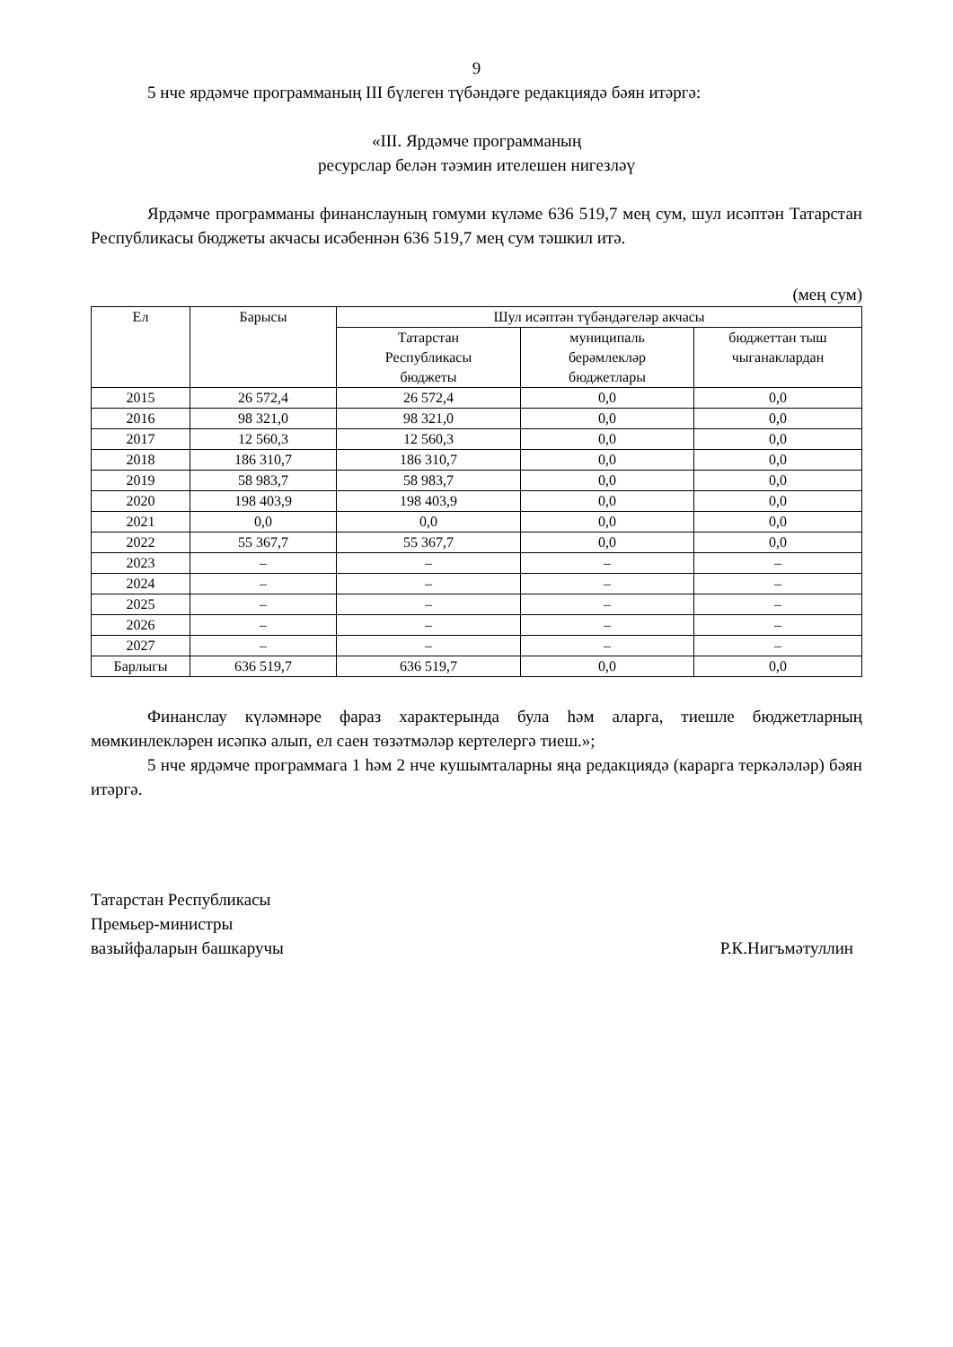9
5 нче ярдәмче программаның III бүлеген түбәндәге редакциядә бәян итәргә:
«III. Ярдәмче программаның
ресурслар белән тәэмин ителешен нигезләү
Ярдәмче программаны финанслауның гомуми күләме 636 519,7 мең сум, шул исәптән Татарстан Республикасы бюджеты акчасы исәбеннән 636 519,7 мең сум тәшкил итә.
(мең сум)
| Ел | Барысы | Шул исәптән түбәндәгеләр акчасы | | |
| --- | --- | --- | --- | --- |
| | | Татарстан Республикасы бюджеты | муниципаль берәмлекләр бюджетлары | бюджеттан тыш чыганаклардан |
| 2015 | 26 572,4 | 26 572,4 | 0,0 | 0,0 |
| 2016 | 98 321,0 | 98 321,0 | 0,0 | 0,0 |
| 2017 | 12 560,3 | 12 560,3 | 0,0 | 0,0 |
| 2018 | 186 310,7 | 186 310,7 | 0,0 | 0,0 |
| 2019 | 58 983,7 | 58 983,7 | 0,0 | 0,0 |
| 2020 | 198 403,9 | 198 403,9 | 0,0 | 0,0 |
| 2021 | 0,0 | 0,0 | 0,0 | 0,0 |
| 2022 | 55 367,7 | 55 367,7 | 0,0 | 0,0 |
| 2023 | – | – | – | – |
| 2024 | – | – | – | – |
| 2025 | – | – | – | – |
| 2026 | – | – | – | – |
| 2027 | – | – | – | – |
| Барлыгы | 636 519,7 | 636 519,7 | 0,0 | 0,0 |
Финанслау күләмнәре фараз характерында була һәм аларга, тиешле бюджетларның мөмкинлекләрен исәпкә алып, ел саен төзәтмәләр кертелергә тиеш.»;
5 нче ярдәмче программага 1 һәм 2 нче кушымталарны яңа редакциядә (карарга теркәләләр) бәян итәргә.
Татарстан Республикасы
Премьер-министры
вазыйфаларын башкаручы
Р.К.Нигъмәтуллин